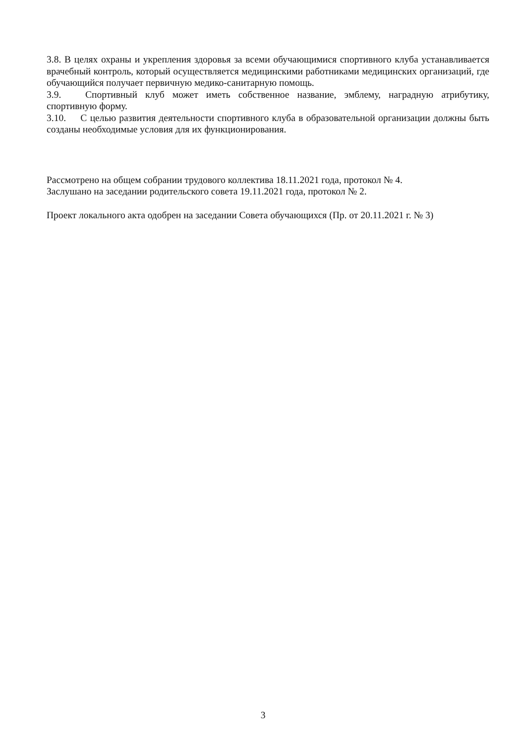3.8. В целях охраны и укрепления здоровья за всеми обучающимися спортивного клуба устанавливается врачебный контроль, который осуществляется медицинскими работниками медицинских организаций, где обучающийся получает первичную медико-санитарную помощь.
3.9. Спортивный клуб может иметь собственное название, эмблему, наградную атрибутику, спортивную форму.
3.10. С целью развития деятельности спортивного клуба в образовательной организации должны быть созданы необходимые условия для их функционирования.
Рассмотрено на общем собрании трудового коллектива 18.11.2021 года, протокол № 4.
Заслушано на заседании родительского совета 19.11.2021 года, протокол № 2.
Проект локального акта одобрен на заседании Совета обучающихся (Пр. от 20.11.2021 г. № 3)
3